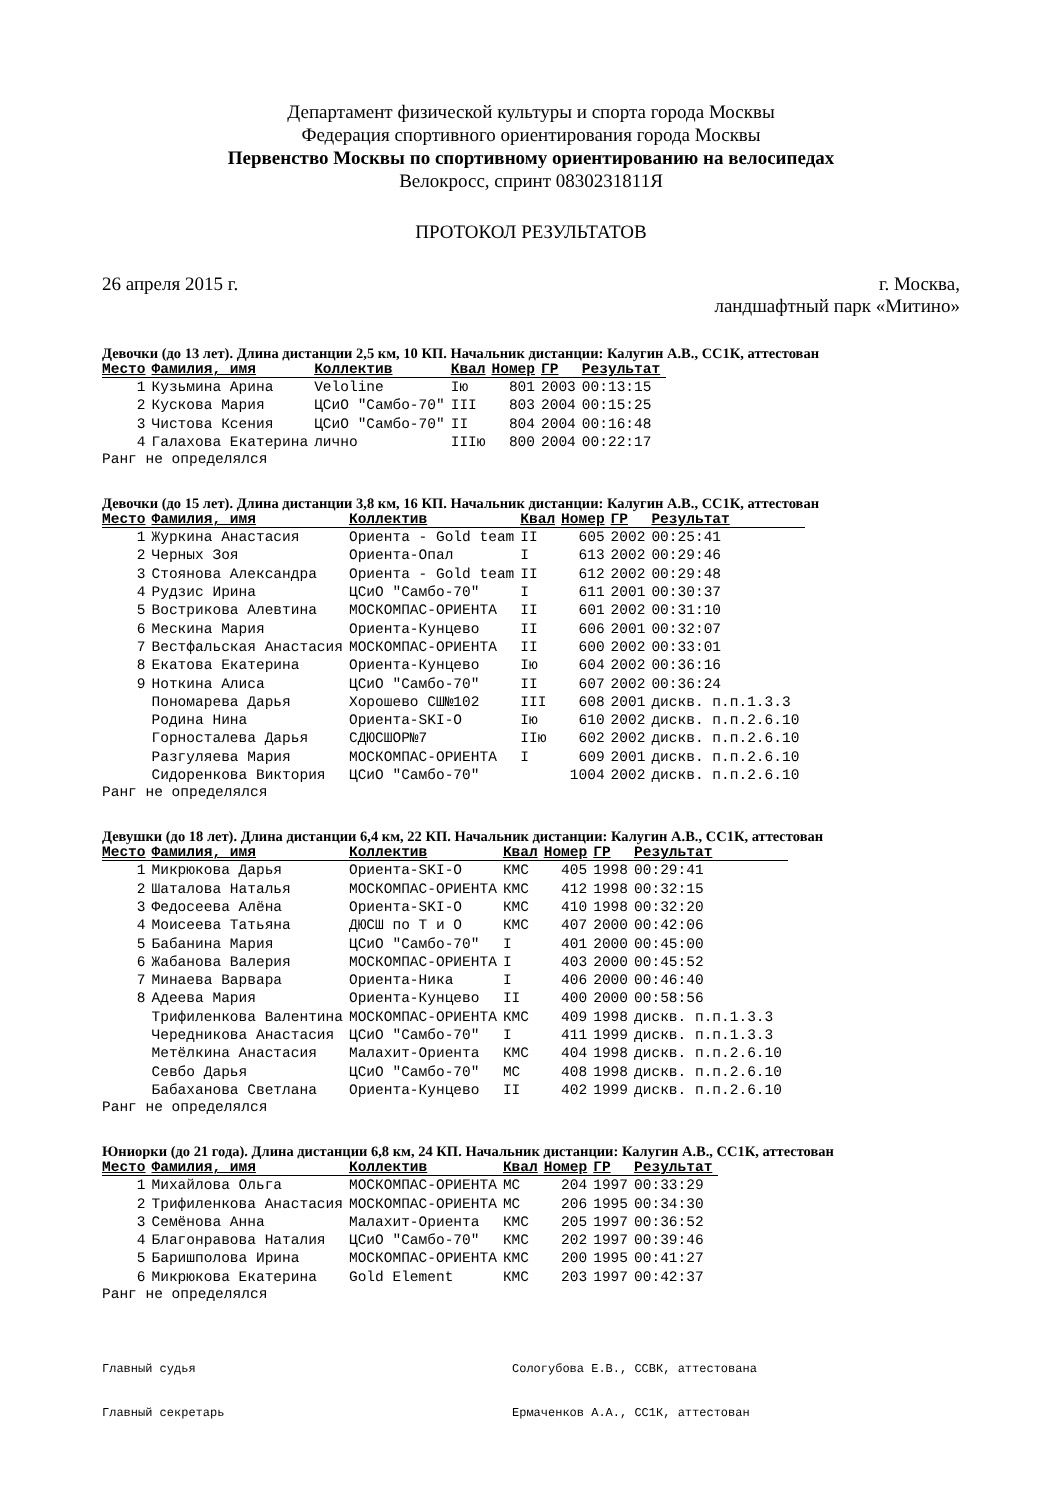Департамент физической культуры и спорта города Москвы
Федерация спортивного ориентирования города Москвы
Первенство Москвы по спортивному ориентированию на велосипедах
Велокросс, спринт 0830231811Я
ПРОТОКОЛ РЕЗУЛЬТАТОВ
26 апреля 2015 г. г. Москва,
ландшафтный парк «Митино»
Девочки (до 13 лет). Длина дистанции 2,5 км, 10 КП. Начальник дистанции: Калугин А.В., СС1К, аттестован
| Место | Фамилия, имя | Коллектив | Квал | Номер | ГР | Результат |
| --- | --- | --- | --- | --- | --- | --- |
| 1 | Кузьмина Арина | Veloline | Iю | 801 | 2003 | 00:13:15 |
| 2 | Кускова Мария | ЦСиО "Самбо-70" | III | 803 | 2004 | 00:15:25 |
| 3 | Чистова Ксения | ЦСиО "Самбо-70" | II | 804 | 2004 | 00:16:48 |
| 4 | Галахова Екатерина | лично | IIIю | 800 | 2004 | 00:22:17 |
Ранг не определялся
Девочки (до 15 лет). Длина дистанции 3,8 км, 16 КП. Начальник дистанции: Калугин А.В., СС1К, аттестован
| Место | Фамилия, имя | Коллектив | Квал | Номер | ГР | Результат |
| --- | --- | --- | --- | --- | --- | --- |
| 1 | Журкина Анастасия | Ориента - Gold team | II | 605 | 2002 | 00:25:41 |
| 2 | Черных Зоя | Ориента-Опал | I | 613 | 2002 | 00:29:46 |
| 3 | Стоянова Александра | Ориента - Gold team | II | 612 | 2002 | 00:29:48 |
| 4 | Рудзис Ирина | ЦСиО "Самбо-70" | I | 611 | 2001 | 00:30:37 |
| 5 | Вострикова Алевтина | МОСКОМПАС-ОРИЕНТА | II | 601 | 2002 | 00:31:10 |
| 6 | Мескина Мария | Ориента-Кунцево | II | 606 | 2001 | 00:32:07 |
| 7 | Вестфальская Анастасия | МОСКОМПАС-ОРИЕНТА | II | 600 | 2002 | 00:33:01 |
| 8 | Екатова Екатерина | Ориента-Кунцево | Iю | 604 | 2002 | 00:36:16 |
| 9 | Ноткина Алиса | ЦСиО "Самбо-70" | II | 607 | 2002 | 00:36:24 |
| | Пономарева Дарья | Хорошево СШ№102 | III | 608 | 2001 | дискв. п.п.1.3.3 |
| | Родина Нина | Ориента-SKI-O | Iю | 610 | 2002 | дискв. п.п.2.6.10 |
| | Горносталева Дарья | СДЮСШОР№7 | IIю | 602 | 2002 | дискв. п.п.2.6.10 |
| | Разгуляева Мария | МОСКОМПАС-ОРИЕНТА | I | 609 | 2001 | дискв. п.п.2.6.10 |
| | Сидоренкова Виктория | ЦСиО "Самбо-70" | | 1004 | 2002 | дискв. п.п.2.6.10 |
Ранг не определялся
Девушки (до 18 лет). Длина дистанции 6,4 км, 22 КП. Начальник дистанции: Калугин А.В., СС1К, аттестован
| Место | Фамилия, имя | Коллектив | Квал | Номер | ГР | Результат |
| --- | --- | --- | --- | --- | --- | --- |
| 1 | Микрюкова Дарья | Ориента-SKI-O | КМС | 405 | 1998 | 00:29:41 |
| 2 | Шаталова Наталья | МОСКОМПАС-ОРИЕНТА | КМС | 412 | 1998 | 00:32:15 |
| 3 | Федосеева Алёна | Ориента-SKI-O | КМС | 410 | 1998 | 00:32:20 |
| 4 | Моисеева Татьяна | ДЮСШ по Т и О | КМС | 407 | 2000 | 00:42:06 |
| 5 | Бабанина Мария | ЦСиО "Самбо-70" | I | 401 | 2000 | 00:45:00 |
| 6 | Жабанова Валерия | МОСКОМПАС-ОРИЕНТА | I | 403 | 2000 | 00:45:52 |
| 7 | Минаева Варвара | Ориента-Ника | I | 406 | 2000 | 00:46:40 |
| 8 | Адеева Мария | Ориента-Кунцево | II | 400 | 2000 | 00:58:56 |
| | Трифиленкова Валентина | МОСКОМПАС-ОРИЕНТА | КМС | 409 | 1998 | дискв. п.п.1.3.3 |
| | Чередникова Анастасия | ЦСиО "Самбо-70" | I | 411 | 1999 | дискв. п.п.1.3.3 |
| | Метёлкина Анастасия | Малахит-Ориента | КМС | 404 | 1998 | дискв. п.п.2.6.10 |
| | Севбо Дарья | ЦСиО "Самбо-70" | МС | 408 | 1998 | дискв. п.п.2.6.10 |
| | Бабаханова Светлана | Ориента-Кунцево | II | 402 | 1999 | дискв. п.п.2.6.10 |
Ранг не определялся
Юниорки (до 21 года). Длина дистанции 6,8 км, 24 КП. Начальник дистанции: Калугин А.В., СС1К, аттестован
| Место | Фамилия, имя | Коллектив | Квал | Номер | ГР | Результат |
| --- | --- | --- | --- | --- | --- | --- |
| 1 | Михайлова Ольга | МОСКОМПАС-ОРИЕНТА | МС | 204 | 1997 | 00:33:29 |
| 2 | Трифиленкова Анастасия | МОСКОМПАС-ОРИЕНТА | МС | 206 | 1995 | 00:34:30 |
| 3 | Семёнова Анна | Малахит-Ориента | КМС | 205 | 1997 | 00:36:52 |
| 4 | Благонравова Наталия | ЦСиО "Самбо-70" | КМС | 202 | 1997 | 00:39:46 |
| 5 | Баришполова Ирина | МОСКОМПАС-ОРИЕНТА | КМС | 200 | 1995 | 00:41:27 |
| 6 | Микрюкова Екатерина | Gold Element | КМС | 203 | 1997 | 00:42:37 |
Ранг не определялся
Главный судья Сологубова Е.В., ССВК, аттестована
Главный секретарь Ермаченков А.А., СС1К, аттестован